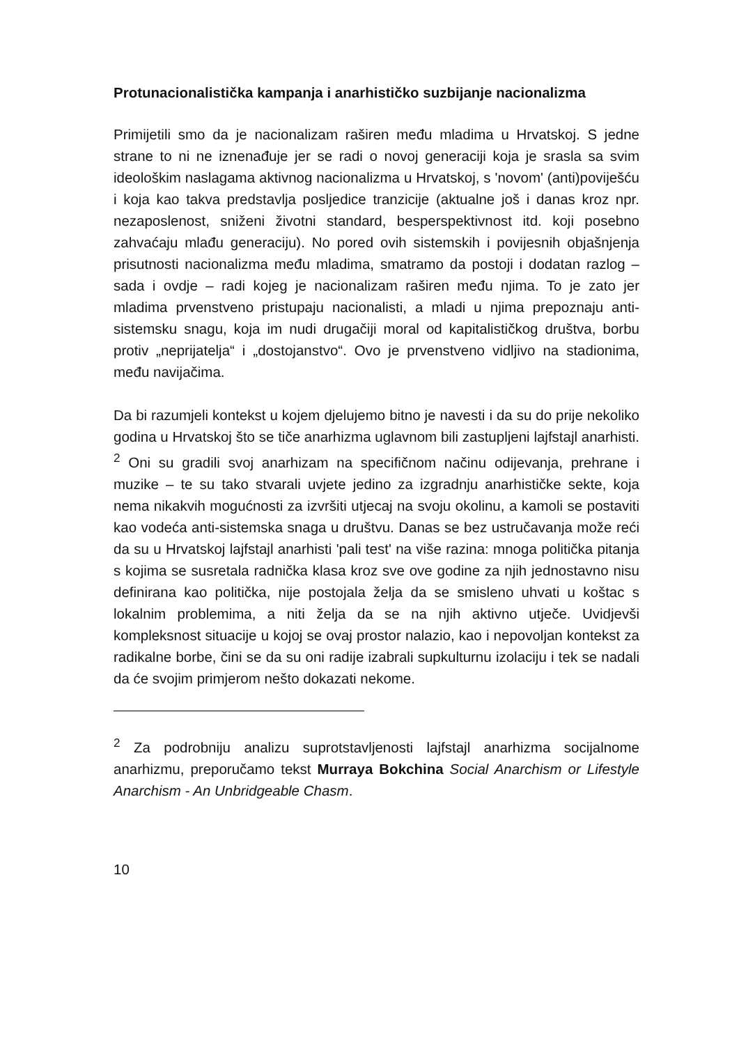Protunacionalistička kampanja i anarhističko suzbijanje nacionalizma
Primijetili smo da je nacionalizam raširen među mladima u Hrvatskoj. S jedne strane to ni ne iznenađuje jer se radi o novoj generaciji koja je srasla sa svim ideološkim naslagama aktivnog nacionalizma u Hrvatskoj, s 'novom' (anti)poviješću i koja kao takva predstavlja posljedice tranzicije (aktualne još i danas kroz npr. nezaposlenost, sniženi životni standard, besperspektivnost itd. koji posebno zahvaćaju mlađu generaciju). No pored ovih sistemskih i povijesnih objašnjenja prisutnosti nacionalizma među mladima, smatramo da postoji i dodatan razlog – sada i ovdje – radi kojeg je nacionalizam raširen među njima. To je zato jer mladima prvenstveno pristupaju nacionalisti, a mladi u njima prepoznaju anti-sistemsku snagu, koja im nudi drugačiji moral od kapitalističkog društva, borbu protiv „neprijatelja“ i „dostojanstvo“. Ovo je prvenstveno vidljivo na stadionima, među navijačima.
Da bi razumjeli kontekst u kojem djelujemo bitno je navesti i da su do prije nekoliko godina u Hrvatskoj što se tiče anarhizma uglavnom bili zastupljeni lajfstajl anarhisti. <sup>2</sup> Oni su gradili svoj anarhizam na specifičnom načinu odijevanja, prehrane i muzike – te su tako stvarali uvjete jedino za izgradnju anarhističke sekte, koja nema nikakvih mogućnosti za izvršiti utjecaj na svoju okolinu, a kamoli se postaviti kao vodeća anti-sistemska snaga u društvu. Danas se bez ustručavanja može reći da su u Hrvatskoj lajfstajl anarhisti 'pali test' na više razina: mnoga politička pitanja s kojima se susretala radnička klasa kroz sve ove godine za njih jednostavno nisu definirana kao politička, nije postojala želja da se smisleno uhvati u koštac s lokalnim problemima, a niti želja da se na njih aktivno utječe. Uvidjevši kompleksnost situacije u kojoj se ovaj prostor nalazio, kao i nepovoljan kontekst za radikalne borbe, čini se da su oni radije izabrali supkulturnu izolaciju i tek se nadali da će svojim primjerom nešto dokazati nekome.
<sup>2</sup> Za podrobniju analizu suprotstavljenosti lajfstajl anarhizma socijalnome anarhizmu, preporučamo tekst Murraya Bokchina Social Anarchism or Lifestyle Anarchism - An Unbridgeable Chasm.
10